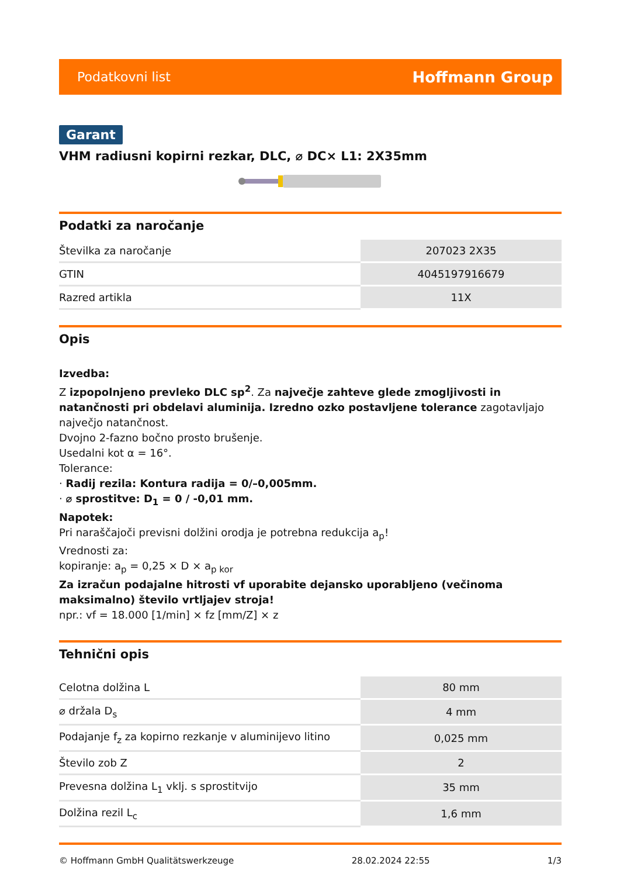Podatkovni list Hoffmann Group
Garant
VHM radiusni kopirni rezkar, DLC, ⌀ DC× L1: 2X35mm
Podatki za naročanje
| Številka za naročanje | 207023 2X35 |
| GTIN | 4045197916679 |
| Razred artikla | 11X |
Opis
Izvedba:
Z izpopolnjeno prevleko DLC sp<sup>2</sup>. Za največje zahteve glede zmogljivosti in natančnosti pri obdelavi aluminija. Izredno ozko postavljene tolerance zagotavljajo največjo natančnost.
Dvojno 2-fazno bočno prosto brušenje.
Usedalni kot α = 16°.
Tolerance:
· Radij rezila: Kontura radija = 0/–0,005mm.
· ⌀ sprostitve: D<sub>1</sub> = 0 / -0,01 mm.
Napotek:
Pri naraščajoči previsni dolžini orodja je potrebna redukcija a<sub>p</sub>!
Vrednosti za:
kopiranje: a<sub>p</sub> = 0,25 × D × a<sub>p kor</sub>
Za izračun podajalne hitrosti vf uporabite dejansko uporabljeno (večinoma maksimalno) število vrtljajev stroja!
npr.: vf = 18.000 [1/min] × fz [mm/Z] × z
Tehnični opis
| Celotna dolžina L | 80 mm |
| ⌀ držala D<sub>s</sub> | 4 mm |
| Podajanje f<sub>z</sub> za kopirno rezkanje v aluminijevo litino | 0,025 mm |
| Število zob Z | 2 |
| Prevesna dolžina L<sub>1</sub> vklj. s sprostitvijo | 35 mm |
| Dolžina rezil L<sub>c</sub> | 1,6 mm |
© Hoffmann GmbH Qualitätswerkzeuge 28.02.2024 22:55 1/3